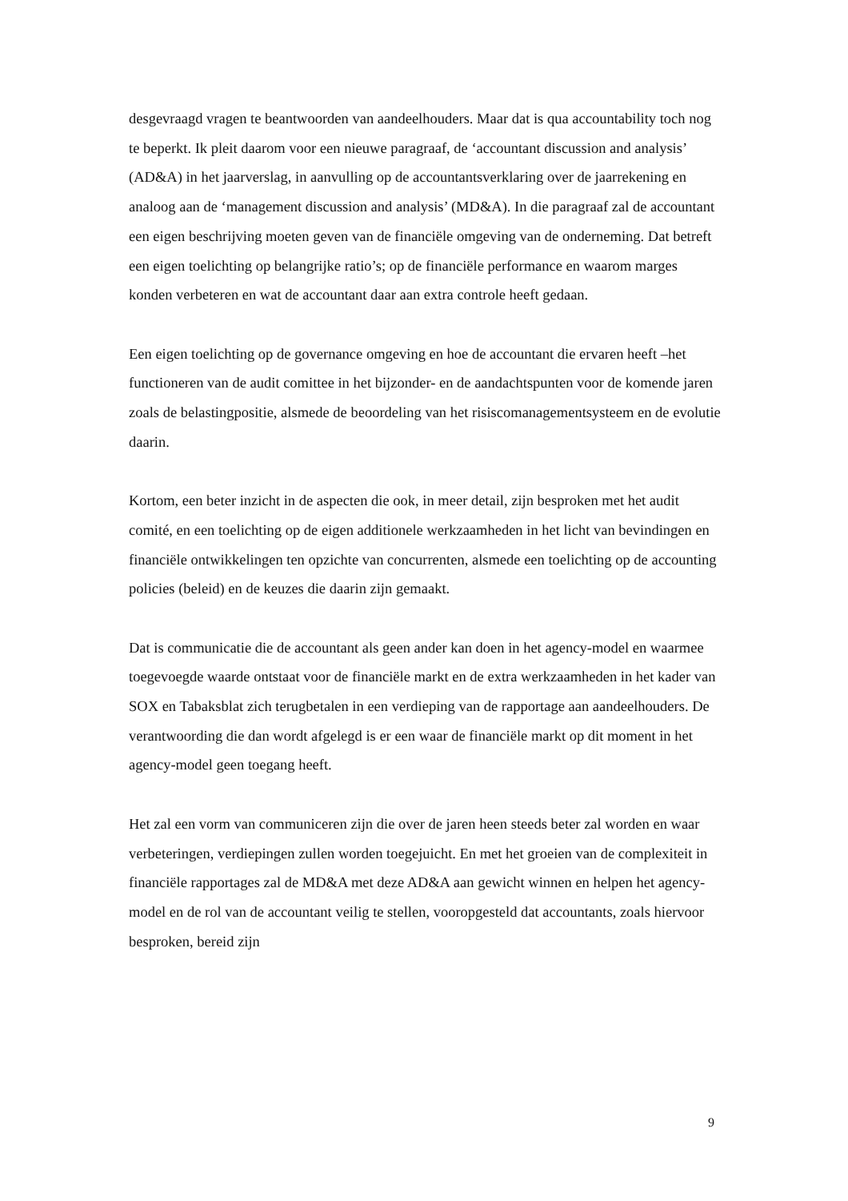desgevraagd vragen te beantwoorden van aandeelhouders. Maar dat is qua accountability toch nog te beperkt. Ik pleit daarom voor een nieuwe paragraaf, de ‘accountant discussion and analysis’ (AD&A) in het jaarverslag, in aanvulling op de accountantsverklaring over de jaarrekening en analoog aan de ‘management discussion and analysis’ (MD&A). In die paragraaf zal de accountant een eigen beschrijving moeten geven van de financiële omgeving van de onderneming. Dat betreft een eigen toelichting op belangrijke ratio’s; op de financiële performance en waarom marges konden verbeteren en wat de accountant daar aan extra controle heeft gedaan.
Een eigen toelichting op de governance omgeving en hoe de accountant die ervaren heeft –het functioneren van de audit comittee in het bijzonder- en de aandachtspunten voor de komende jaren zoals de belastingpositie, alsmede de beoordeling van het risiscomanagementsysteem en de evolutie daarin.
Kortom, een beter inzicht in de aspecten die ook, in meer detail, zijn besproken met het audit comité, en een toelichting op de eigen additionele werkzaamheden in het licht van bevindingen en financiële ontwikkelingen ten opzichte van concurrenten, alsmede een toelichting op de accounting policies (beleid) en de keuzes die daarin zijn gemaakt.
Dat is communicatie die de accountant als geen ander kan doen in het agency-model en waarmee toegevoegde waarde ontstaat voor de financiële markt en de extra werkzaamheden in het kader van SOX en Tabaksblat zich terugbetalen in een verdieping van de rapportage aan aandeelhouders. De verantwoording die dan wordt afgelegd is er een waar de financiële markt op dit moment in het agency-model geen toegang heeft.
Het zal een vorm van communiceren zijn die over de jaren heen steeds beter zal worden en waar verbeteringen, verdiepingen zullen worden toegejuicht. En met het groeien van de complexiteit in financiële rapportages zal de MD&A met deze AD&A aan gewicht winnen en helpen het agency-model en de rol van de accountant veilig te stellen, vooropgesteld dat accountants, zoals hiervoor besproken, bereid zijn
9